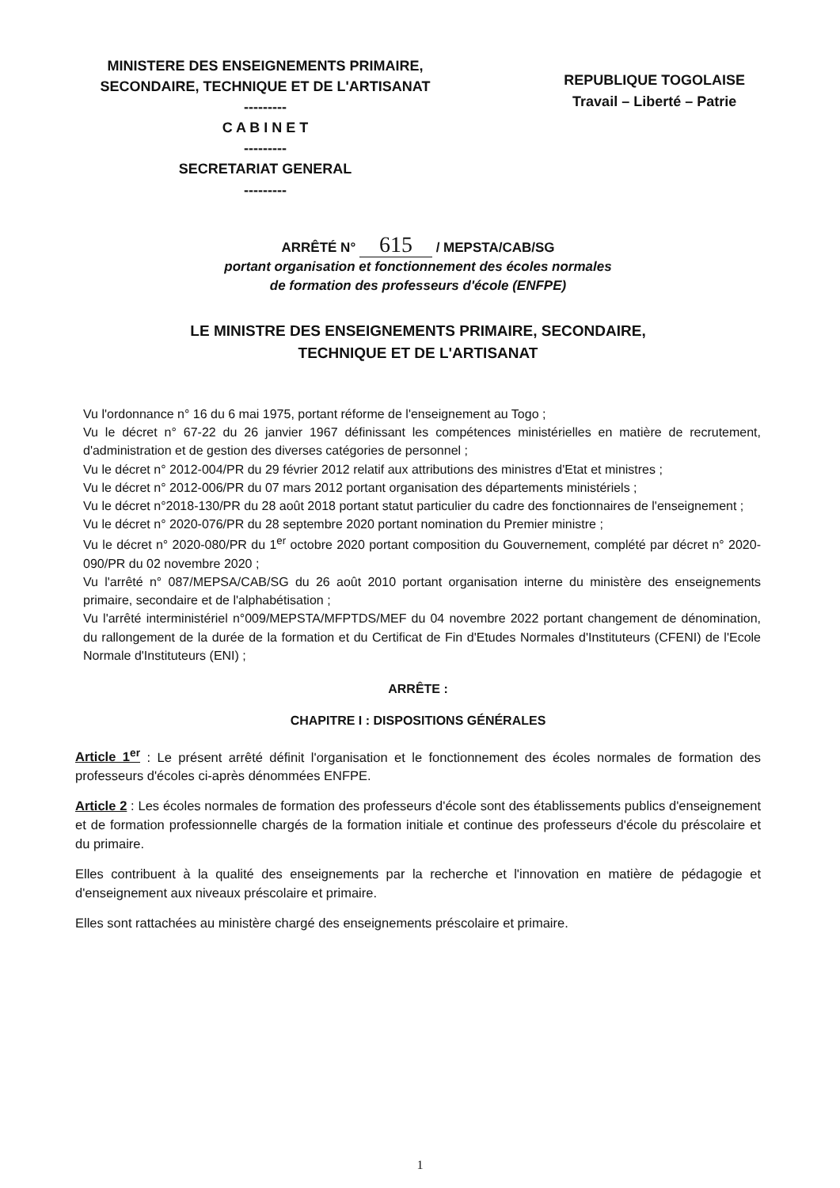MINISTERE DES ENSEIGNEMENTS PRIMAIRE, SECONDAIRE, TECHNIQUE ET DE L'ARTISANAT
---------
C A B I N E T
---------
SECRETARIAT GENERAL
---------
REPUBLIQUE TOGOLAISE
Travail – Liberté – Patrie
ARRÊTÉ N° 615 / MEPSTA/CAB/SG
portant organisation et fonctionnement des écoles normales
de formation des professeurs d'école (ENFPE)
LE MINISTRE DES ENSEIGNEMENTS PRIMAIRE, SECONDAIRE,
TECHNIQUE ET DE L'ARTISANAT
Vu l'ordonnance n° 16 du 6 mai 1975, portant réforme de l'enseignement au Togo ;
Vu le décret n° 67-22 du 26 janvier 1967 définissant les compétences ministérielles en matière de recrutement, d'administration et de gestion des diverses catégories de personnel ;
Vu le décret n° 2012-004/PR du 29 février 2012 relatif aux attributions des ministres d'Etat et ministres ;
Vu le décret n° 2012-006/PR du 07 mars 2012 portant organisation des départements ministériels ;
Vu le décret n°2018-130/PR du 28 août 2018 portant statut particulier du cadre des fonctionnaires de l'enseignement ;
Vu le décret n° 2020-076/PR du 28 septembre 2020 portant nomination du Premier ministre ;
Vu le décret n° 2020-080/PR du 1<sup>er</sup> octobre 2020 portant composition du Gouvernement, complété par décret n° 2020-090/PR du 02 novembre 2020 ;
Vu l'arrêté n° 087/MEPSA/CAB/SG du 26 août 2010 portant organisation interne du ministère des enseignements primaire, secondaire et de l'alphabétisation ;
Vu l'arrêté interministériel n°009/MEPSTA/MFPTDS/MEF du 04 novembre 2022 portant changement de dénomination, du rallongement de la durée de la formation et du Certificat de Fin d'Etudes Normales d'Instituteurs (CFENI) de l'Ecole Normale d'Instituteurs (ENI) ;
ARRÊTE :
CHAPITRE I : DISPOSITIONS GÉNÉRALES
Article 1<sup>er</sup> : Le présent arrêté définit l'organisation et le fonctionnement des écoles normales de formation des professeurs d'écoles ci-après dénommées ENFPE.
Article 2 : Les écoles normales de formation des professeurs d'école sont des établissements publics d'enseignement et de formation professionnelle chargés de la formation initiale et continue des professeurs d'école du préscolaire et du primaire.
Elles contribuent à la qualité des enseignements par la recherche et l'innovation en matière de pédagogie et d'enseignement aux niveaux préscolaire et primaire.
Elles sont rattachées au ministère chargé des enseignements préscolaire et primaire.
1